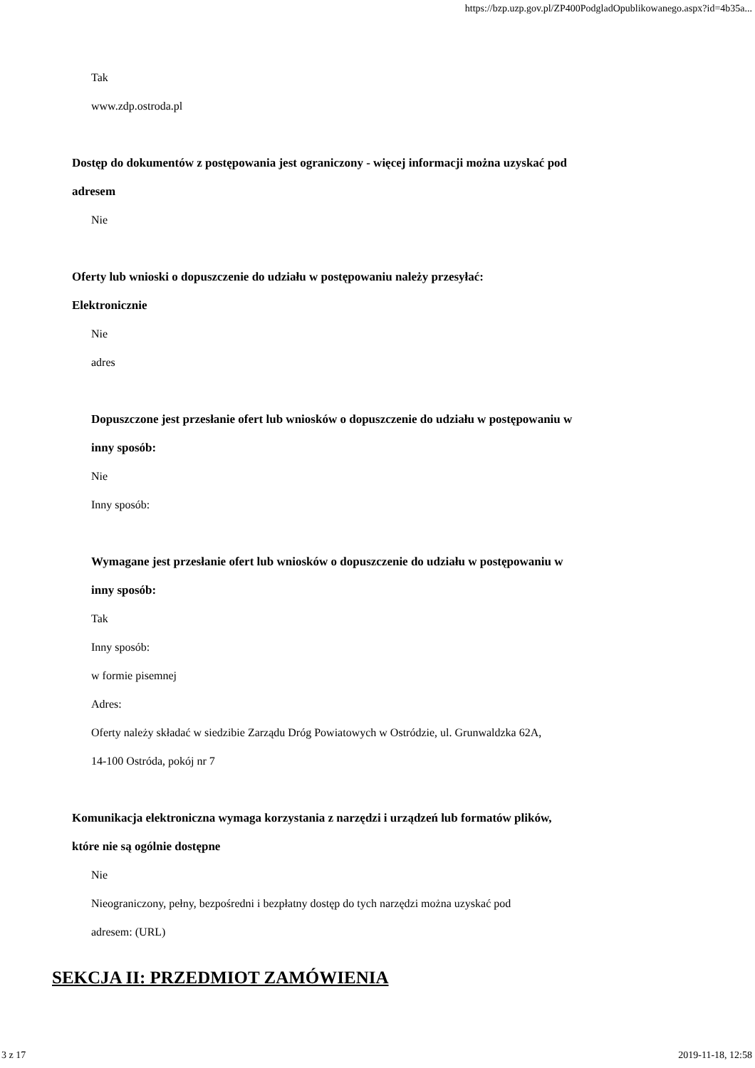https://bzp.uzp.gov.pl/ZP400PodgladOpublikowanego.aspx?id=4b35a...
Tak
www.zdp.ostroda.pl
Dostęp do dokumentów z postępowania jest ograniczony - więcej informacji można uzyskać pod
adresem
Nie
Oferty lub wnioski o dopuszczenie do udziału w postępowaniu należy przesyłać:
Elektronicznie
Nie
adres
Dopuszczone jest przesłanie ofert lub wniosków o dopuszczenie do udziału w postępowaniu w
inny sposób:
Nie
Inny sposób:
Wymagane jest przesłanie ofert lub wniosków o dopuszczenie do udziału w postępowaniu w
inny sposób:
Tak
Inny sposób:
w formie pisemnej
Adres:
Oferty należy składać w siedzibie Zarządu Dróg Powiatowych w Ostródzie, ul. Grunwaldzka 62A,
14-100 Ostróda, pokój nr 7
Komunikacja elektroniczna wymaga korzystania z narzędzi i urządzeń lub formatów plików,
które nie są ogólnie dostępne
Nie
Nieograniczony, pełny, bezpośredni i bezpłatny dostęp do tych narzędzi można uzyskać pod
adresem: (URL)
SEKCJA II: PRZEDMIOT ZAMÓWIENIA
3 z 17 2019-11-18, 12:58